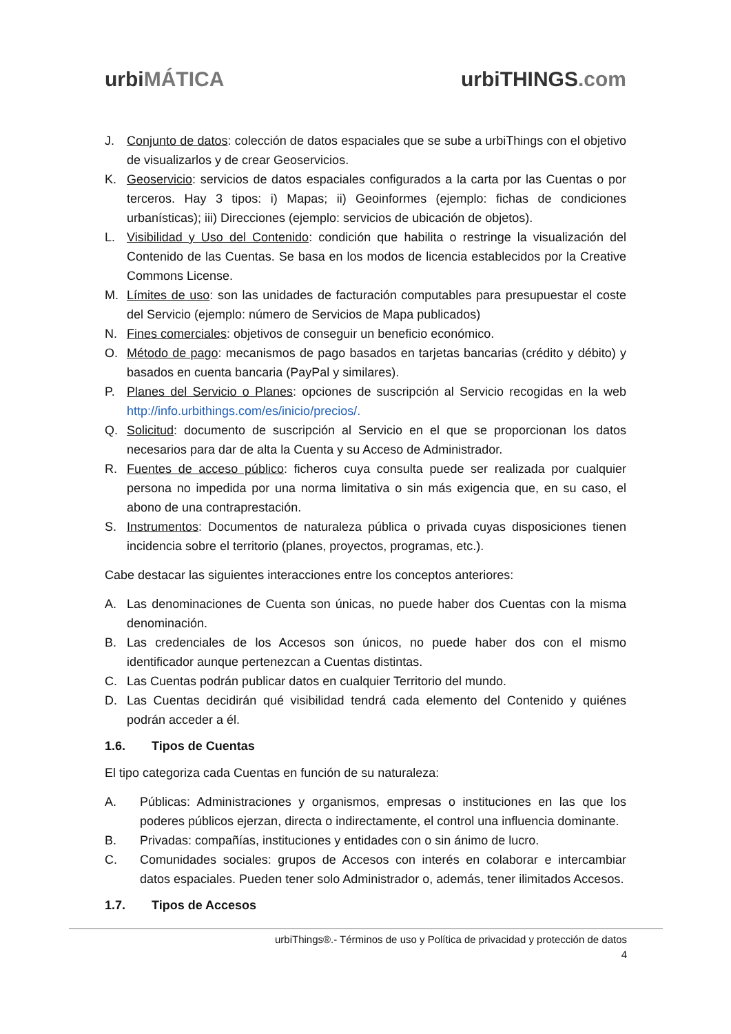urbi MÁTICA urbiTHINGS.com
J. Conjunto de datos: colección de datos espaciales que se sube a urbiThings con el objetivo de visualizarlos y de crear Geoservicios.
K. Geoservicio: servicios de datos espaciales configurados a la carta por las Cuentas o por terceros. Hay 3 tipos: i) Mapas; ii) Geoinformes (ejemplo: fichas de condiciones urbanísticas); iii) Direcciones (ejemplo: servicios de ubicación de objetos).
L. Visibilidad y Uso del Contenido: condición que habilita o restringe la visualización del Contenido de las Cuentas. Se basa en los modos de licencia establecidos por la Creative Commons License.
M. Límites de uso: son las unidades de facturación computables para presupuestar el coste del Servicio (ejemplo: número de Servicios de Mapa publicados)
N. Fines comerciales: objetivos de conseguir un beneficio económico.
O. Método de pago: mecanismos de pago basados en tarjetas bancarias (crédito y débito) y basados en cuenta bancaria (PayPal y similares).
P. Planes del Servicio o Planes: opciones de suscripción al Servicio recogidas en la web http://info.urbithings.com/es/inicio/precios/.
Q. Solicitud: documento de suscripción al Servicio en el que se proporcionan los datos necesarios para dar de alta la Cuenta y su Acceso de Administrador.
R. Fuentes de acceso público: ficheros cuya consulta puede ser realizada por cualquier persona no impedida por una norma limitativa o sin más exigencia que, en su caso, el abono de una contraprestación.
S. Instrumentos: Documentos de naturaleza pública o privada cuyas disposiciones tienen incidencia sobre el territorio (planes, proyectos, programas, etc.).
Cabe destacar las siguientes interacciones entre los conceptos anteriores:
A. Las denominaciones de Cuenta son únicas, no puede haber dos Cuentas con la misma denominación.
B. Las credenciales de los Accesos son únicos, no puede haber dos con el mismo identificador aunque pertenezcan a Cuentas distintas.
C. Las Cuentas podrán publicar datos en cualquier Territorio del mundo.
D. Las Cuentas decidirán qué visibilidad tendrá cada elemento del Contenido y quiénes podrán acceder a él.
1.6. Tipos de Cuentas
El tipo categoriza cada Cuentas en función de su naturaleza:
A. Públicas: Administraciones y organismos, empresas o instituciones en las que los poderes públicos ejerzan, directa o indirectamente, el control una influencia dominante.
B. Privadas: compañías, instituciones y entidades con o sin ánimo de lucro.
C. Comunidades sociales: grupos de Accesos con interés en colaborar e intercambiar datos espaciales. Pueden tener solo Administrador o, además, tener ilimitados Accesos.
1.7. Tipos de Accesos
urbiThings®.- Términos de uso y Política de privacidad y protección de datos
4